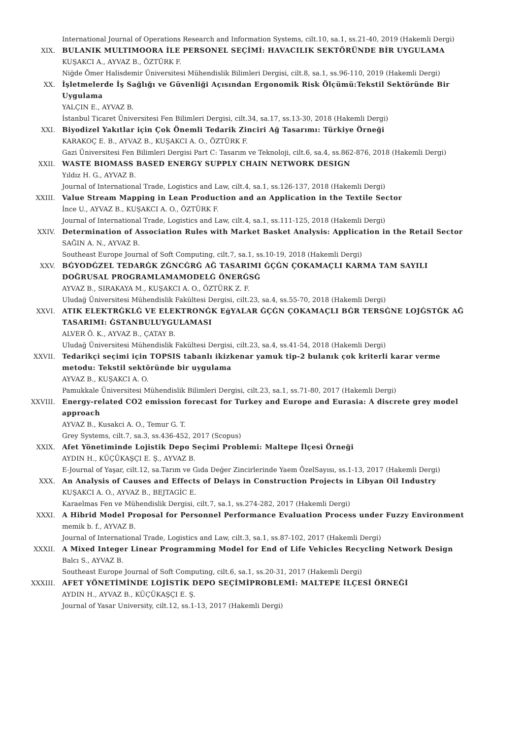International Journal of Operations Research and Information Systems, cilt.10, sa.1, ss.21-40, 2019 (Hakemli Dergi)
XIX. BULANIK MULTIMOORA İLE PERSONEL SEÇİMİ: HAVACILIK SEKTÖRÜNDE BİR UYGULAMA
KUŞAKCI A., AYVAZ B., ÖZTÜRK F.
Niğde Ömer Halisdemir Üniversitesi Mühendislik Bilimleri Dergisi, cilt.8, sa.1, ss.96-110, 2019 (Hakemli Dergi)
XX. İşletmelerde İş Sağlığı ve Güvenliği Açısından Ergonomik Risk Ölçümü:Tekstil Sektöründe Bir Uygulama
YALÇIN E., AYVAZ B.
İstanbul Ticaret Üniversitesi Fen Bilimleri Dergisi, cilt.34, sa.17, ss.13-30, 2018 (Hakemli Dergi)
XXI. Biyodizel Yakıtlar için Çok Önemli Tedarik Zinciri Ağ Tasarımı: Türkiye Örneği
KARAKOÇ E. B., AYVAZ B., KUŞAKCI A. O., ÖZTÜRK F.
Gazi Üniversitesi Fen Bilimleri Dergisi Part C: Tasarım ve Teknoloji, cilt.6, sa.4, ss.862-876, 2018 (Hakemli Dergi)
XXII. WASTE BIOMASS BASED ENERGY SUPPLY CHAIN NETWORK DESIGN
Yıldız H. G., AYVAZ B.
Journal of International Trade, Logistics and Law, cilt.4, sa.1, ss.126-137, 2018 (Hakemli Dergi)
XXIII. Value Stream Mapping in Lean Production and an Application in the Textile Sector
İnce U., AYVAZ B., KUŞAKCI A. O., ÖZTÜRK F.
Journal of International Trade, Logistics and Law, cilt.4, sa.1, ss.111-125, 2018 (Hakemli Dergi)
XXIV. Determination of Association Rules with Market Basket Analysis: Application in the Retail Sector
SAĞIN A. N., AYVAZ B.
Southeast Europe Journal of Soft Computing, cilt.7, sa.1, ss.10-19, 2018 (Hakemli Dergi)
XXV. BĠYODĠZEL TEDARĠK ZĠNCĠRĠ AĞ TASARIMI ĠÇĠN ÇOKAMAÇLI KARMA TAM SAYILI DOĞRUSAL PROGRAMLAMAMODELĠ ÖNERĠSĠ
AYVAZ B., SIRAKAYA M., KUŞAKCI A. O., ÖZTÜRK Z. F.
Uludağ Üniversitesi Mühendislik Fakültesi Dergisi, cilt.23, sa.4, ss.55-70, 2018 (Hakemli Dergi)
XXVI. ATIK ELEKTRĠKLĠ VE ELEKTRONĠK EġYALAR ĠÇĠN ÇOKAMAÇLI BĠR TERSĠNE LOJĠSTĠK AĞ TASARIMI: ĠSTANBULUYGULAMASI
ALVER Ö. K., AYVAZ B., ÇATAY B.
Uludağ Üniversitesi Mühendislik Fakültesi Dergisi, cilt.23, sa.4, ss.41-54, 2018 (Hakemli Dergi)
XXVII. Tedarikçi seçimi için TOPSIS tabanlı ikizkenar yamuk tip-2 bulanık çok kriterli karar verme metodu: Tekstil sektöründe bir uygulama
AYVAZ B., KUŞAKCI A. O.
Pamukkale Üniversitesi Mühendislik Bilimleri Dergisi, cilt.23, sa.1, ss.71-80, 2017 (Hakemli Dergi)
XXVIII. Energy-related CO2 emission forecast for Turkey and Europe and Eurasia: A discrete grey model approach
AYVAZ B., Kusakci A. O., Temur G. T.
Grey Systems, cilt.7, sa.3, ss.436-452, 2017 (Scopus)
XXIX. Afet Yönetiminde Lojistik Depo Seçimi Problemi: Maltepe İlçesi Örneği
AYDIN H., KÜÇÜKAŞÇI E. Ş., AYVAZ B.
E-Journal of Yaşar, cilt.12, sa.Tarım ve Gıda Değer Zincirlerinde Yaem ÖzelSayısı, ss.1-13, 2017 (Hakemli Dergi)
XXX. An Analysis of Causes and Effects of Delays in Construction Projects in Libyan Oil Industry
KUŞAKCI A. O., AYVAZ B., BEJTAGİC E.
Karaelmas Fen ve Mühendislik Dergisi, cilt.7, sa.1, ss.274-282, 2017 (Hakemli Dergi)
XXXI. A Hibrid Model Proposal for Personnel Performance Evaluation Process under Fuzzy Environment
memik b. f., AYVAZ B.
Journal of International Trade, Logistics and Law, cilt.3, sa.1, ss.87-102, 2017 (Hakemli Dergi)
XXXII. A Mixed Integer Linear Programming Model for End of Life Vehicles Recycling Network Design
Balcı S., AYVAZ B.
Southeast Europe Journal of Soft Computing, cilt.6, sa.1, ss.20-31, 2017 (Hakemli Dergi)
XXXIII. AFET YÖNETİMİNDE LOJİSTİK DEPO SEÇİMİPROBLEMİ: MALTEPE İLÇESİ ÖRNEĞİ
AYDIN H., AYVAZ B., KÜÇÜKAŞÇI E. Ş.
Journal of Yasar University, cilt.12, ss.1-13, 2017 (Hakemli Dergi)